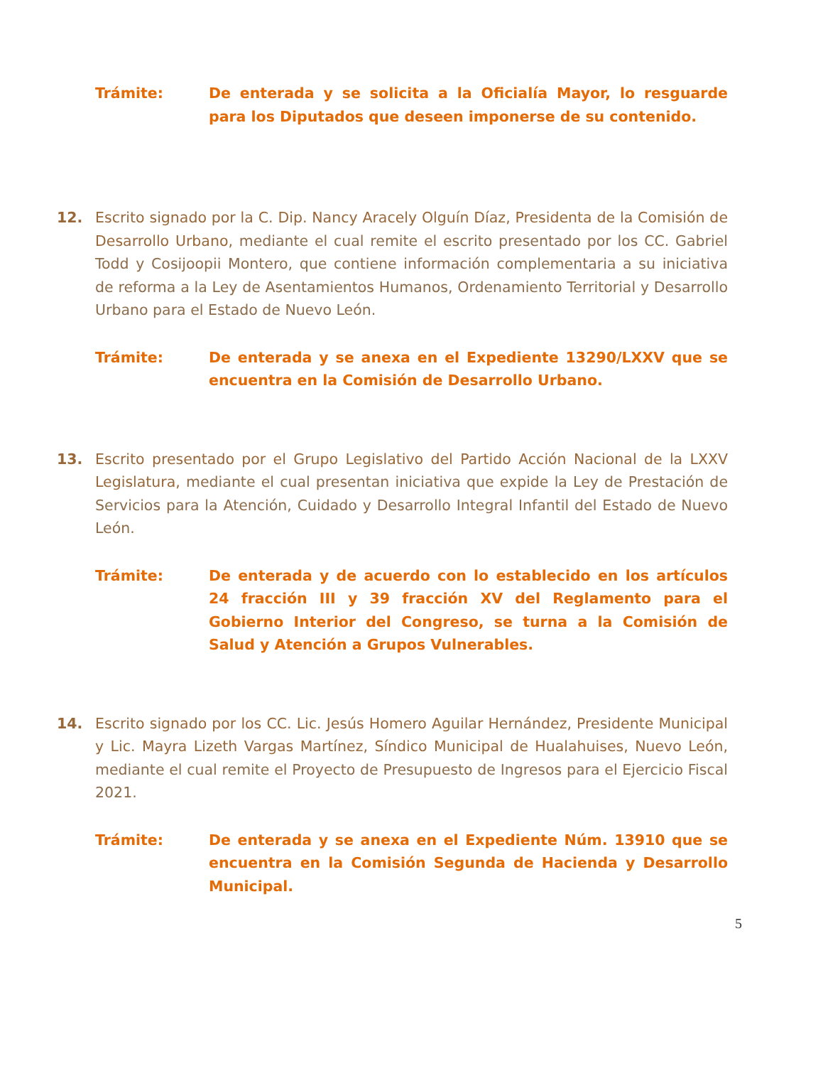Trámite: De enterada y se solicita a la Oficialía Mayor, lo resguarde para los Diputados que deseen imponerse de su contenido.
12. Escrito signado por la C. Dip. Nancy Aracely Olguín Díaz, Presidenta de la Comisión de Desarrollo Urbano, mediante el cual remite el escrito presentado por los CC. Gabriel Todd y Cosijoopii Montero, que contiene información complementaria a su iniciativa de reforma a la Ley de Asentamientos Humanos, Ordenamiento Territorial y Desarrollo Urbano para el Estado de Nuevo León.
Trámite: De enterada y se anexa en el Expediente 13290/LXXV que se encuentra en la Comisión de Desarrollo Urbano.
13. Escrito presentado por el Grupo Legislativo del Partido Acción Nacional de la LXXV Legislatura, mediante el cual presentan iniciativa que expide la Ley de Prestación de Servicios para la Atención, Cuidado y Desarrollo Integral Infantil del Estado de Nuevo León.
Trámite: De enterada y de acuerdo con lo establecido en los artículos 24 fracción III y 39 fracción XV del Reglamento para el Gobierno Interior del Congreso, se turna a la Comisión de Salud y Atención a Grupos Vulnerables.
14. Escrito signado por los CC. Lic. Jesús Homero Aguilar Hernández, Presidente Municipal y Lic. Mayra Lizeth Vargas Martínez, Síndico Municipal de Hualahuises, Nuevo León, mediante el cual remite el Proyecto de Presupuesto de Ingresos para el Ejercicio Fiscal 2021.
Trámite: De enterada y se anexa en el Expediente Núm. 13910 que se encuentra en la Comisión Segunda de Hacienda y Desarrollo Municipal.
5